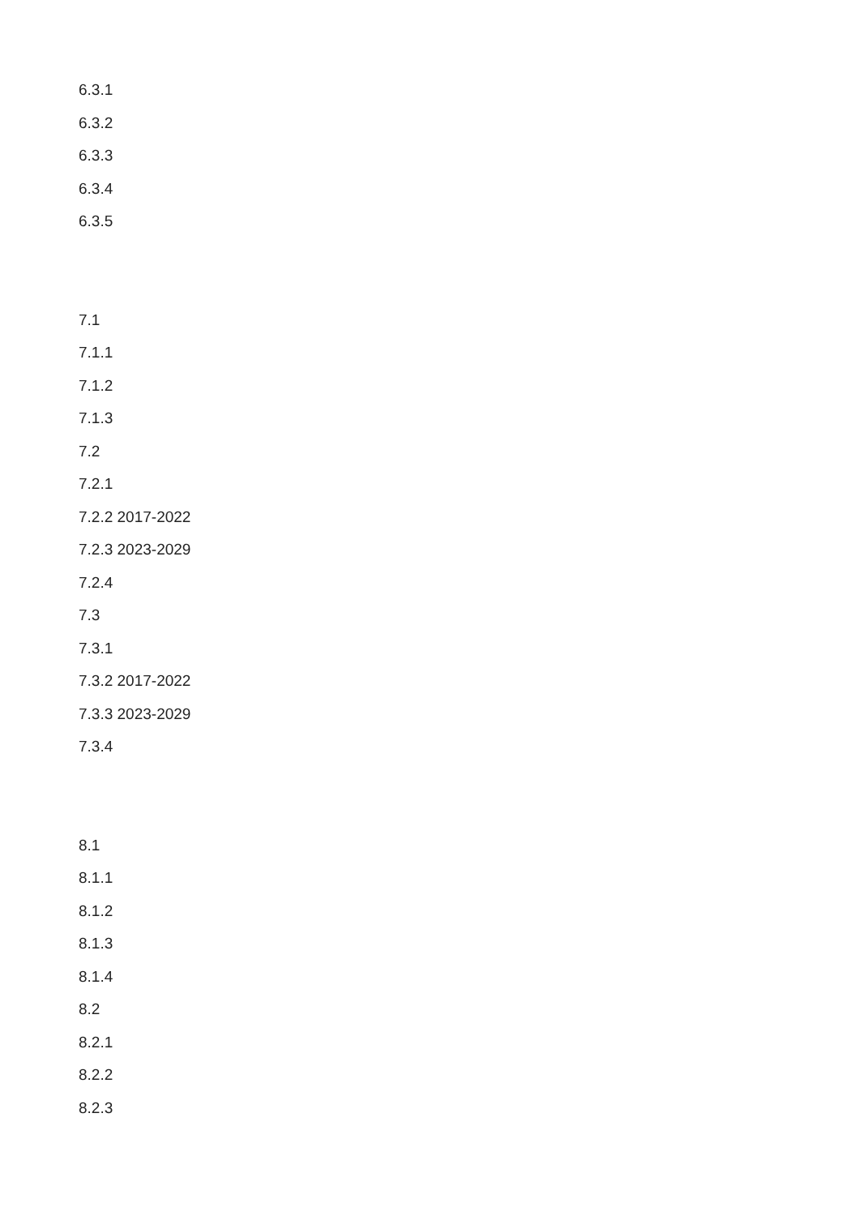6.3.1
6.3.2
6.3.3
6.3.4
6.3.5
7.1
7.1.1
7.1.2
7.1.3
7.2
7.2.1
7.2.2 2017-2022
7.2.3 2023-2029
7.2.4
7.3
7.3.1
7.3.2 2017-2022
7.3.3 2023-2029
7.3.4
8.1
8.1.1
8.1.2
8.1.3
8.1.4
8.2
8.2.1
8.2.2
8.2.3